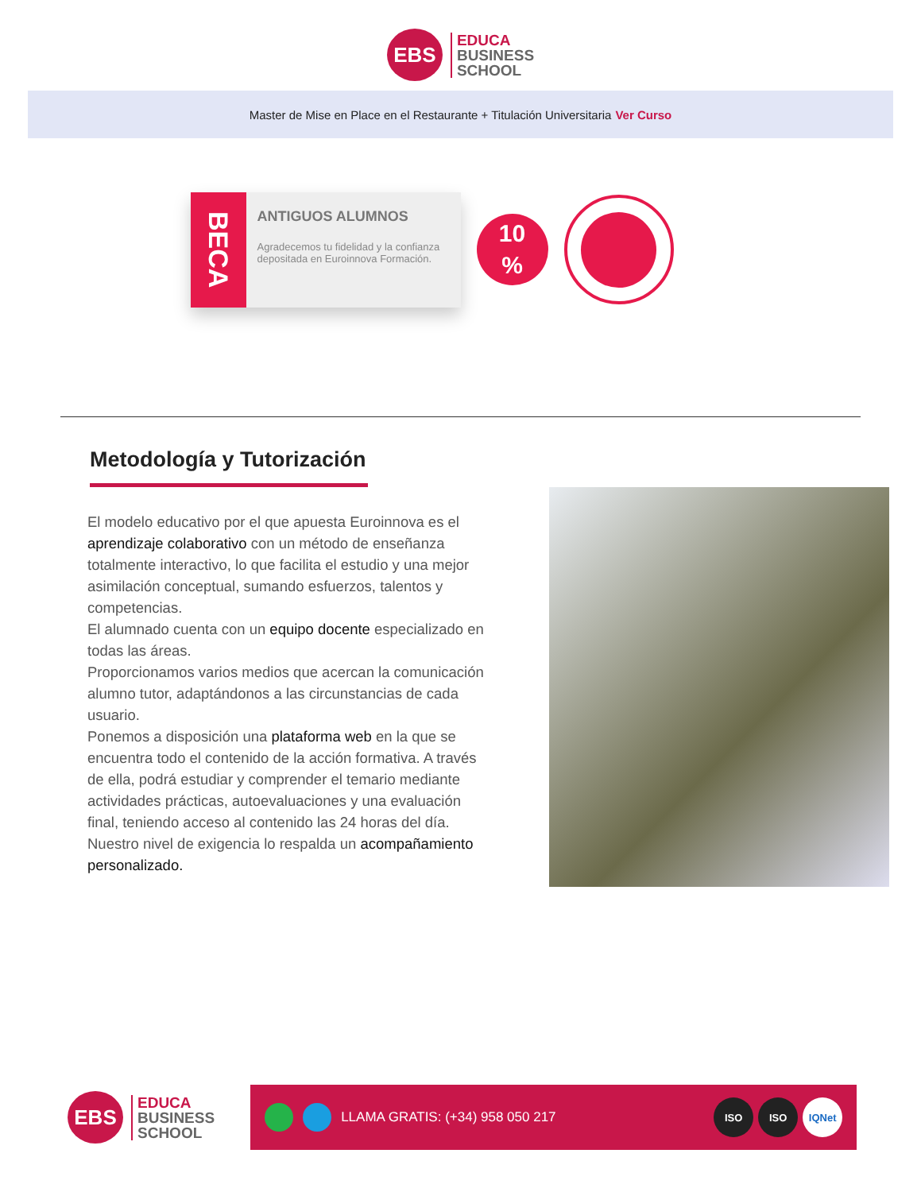EBS
EDUCA
BUSINESS
SCHOOL
Master de Mise en Place en el Restaurante + Titulación Universitaria Ver Curso
BECA
ANTIGUOS ALUMNOS
Agradecemos tu fidelidad y la confianza depositada en Euroinnova Formación.
10
%
Metodología y Tutorización
El modelo educativo por el que apuesta Euroinnova es el aprendizaje colaborativo con un método de enseñanza totalmente interactivo, lo que facilita el estudio y una mejor asimilación conceptual, sumando esfuerzos, talentos y competencias.
El alumnado cuenta con un equipo docente especializado en todas las áreas.
Proporcionamos varios medios que acercan la comunicación alumno tutor, adaptándonos a las circunstancias de cada usuario.
Ponemos a disposición una plataforma web en la que se encuentra todo el contenido de la acción formativa. A través de ella, podrá estudiar y comprender el temario mediante actividades prácticas, autoevaluaciones y una evaluación final, teniendo acceso al contenido las 24 horas del día. Nuestro nivel de exigencia lo respalda un acompañamiento personalizado.
EBS
EDUCA
BUSINESS
SCHOOL
LLAMA GRATIS: (+34) 958 050 217
ISO ISO IQNet